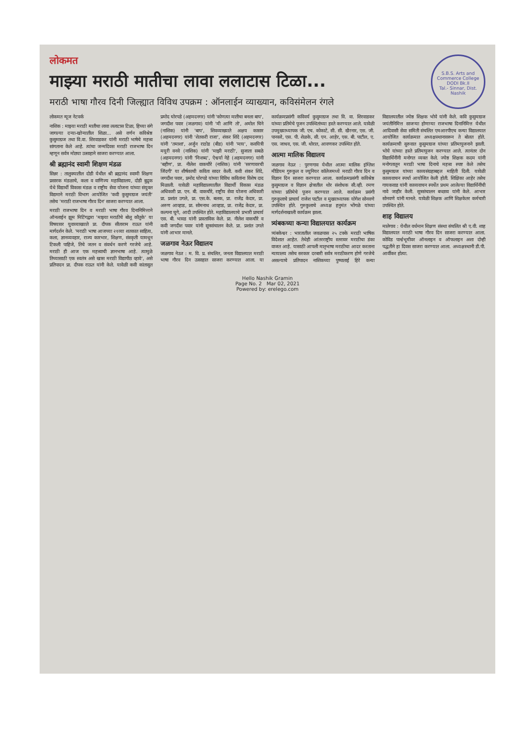S.B.S. Arts and Commerce College
DODI Bk.II
Tal.- Sinnar, Dist. Nashik
लोकमत
माझ्या मराठी मातीचा लावा ललाटास टिळा...
मराठी भाषा गौरव दिनी जिल्ह्यात विविध उपक्रम : ऑनलाईन व्याख्यान, कविसंमेलन रंगले
लोकमत न्यूज नेटवर्क
नाशिक : माझ्या मराठी मातीचा लावा ललाटास टिळा, हिच्या संगे जागल्या दऱ्या-खोऱ्यातील शिळा... असे वर्णन कविश्रेष्ठ कुसुमाग्रज तथा वि.वा. शिरवाडकर यांनी मराठी भाषेचे महत्त्व सांगताना केले आहे. त्यांचा जन्मदिवस मराठी राजभाषा दिन म्हणून सर्वत्र मोठ्या उत्साहाने साजरा करण्यात आला.
श्री ब्रह्मानंद स्वामी शिक्षण मंडळ
सिन्नर : तालुक्यातील दोडी येथील श्री ब्रह्मानंद स्वामी शिक्षण प्रसारक मंडळाचे, कला व वाणिज्य महाविद्यालय, दोडी बुद्रुक येथे विद्यार्थी विकास मंडळ व राष्ट्रीय सेवा योजना यांच्या संयुक्त विद्यमाने मराठी विभाग आयोजित 'कवी कुसुमाग्रज जयंती' तसेच 'मराठी राजभाषा गौरव दिन' साजरा करण्यात आला.
मराठी राजभाषा दिन व मराठी भाषा गौरव दिनानिमित्ताने ऑनलाईन झूम मिटिंगद्वारा 'माझ्या मराठीचे बोलू कौतुके' या विषयावर युवाव्याख्याते प्रा. दीपक सीताराम राऊत यांनी मार्गदर्शन केले. 'मराठी भाषा आजच्या २१व्या शतकात साहित्य, कला, ज्ञानव्यवहार, राज्य कारभार, शिक्षण, संस्कृती यामधून टिकली पाहिजे, तिचे जतन व संवर्धन करणे गरजेचे आहे. मराठी ही आज एक महत्त्वाची ज्ञानभाषा आहे. त्यामुळे तिच्यासाठी एक स्वतंत्र असे खास मराठी विद्यापीठ व्हावे', असे प्रतिपादन प्रा. दीपक राऊत यांनी केले. यावेळी कवी कांतासुत प्रमोद घोरपडे (अहमदनगर) यांनी 'कोणत्या मातीचा बनला बाप', जगदीश पवार (जळगाव) यांनी 'मी आणि तो', अमोल चिने (नाशिक) यांनी 'बाप', शिवव्याख्याते अक्षय कासार (अहमदनगर) यांनी 'शेतकरी राजा', शंकर शिंदे (अहमदनगर) यांनी 'तमाशा', अर्जुन राठोड (बीड) यांनी 'माय', कवयित्री मयुरी वनवे (नाशिक) यांनी 'माझी मराठी', सुजाता सबळे (अहमदनगर) यांनी 'निःशब्द', ऐश्वर्या नेहे (अहमदनगर) यांनी 'बहीण', प्रा. नीलेश वाकचौरे (नाशिक) यांनी 'सरणावरची जिंदगी' या शीर्षकाची कविता सादर केली. कवी शंकर शिंदे, जगदीश पवार, प्रमोद घोरपडे यांच्या विविध कवितांना विशेष दाद मिळाली. यावेळी महाविद्यालयातील विद्यार्थी विकास मंडळ अधिकारी प्रा. एन. बी. वाकचौरे, राष्ट्रीय सेवा योजना अधिकारी प्रा. प्रशांत उगले, प्रा. एस.के. बलक, प्रा. राजेंद्र केदार, प्रा. अरुण आव्हाड, प्रा. सोमनाथ आव्हाड, प्रा. राजेंद्र केदार, प्रा. कल्पना घुगे, आदी उपस्थित होते. महाविद्यालयाचे प्रभारी प्राचार्य एस. बी. भावड यांनी प्रास्ताविक केले. प्रा. नीलेश वाकचौरे व कवी जगदीश पवार यांनी सूत्रसंचालन केले. प्रा. प्रशांत उगले यांनी आभार मानले.
जळगाव नेऊर विद्यालय
जळगाव नेऊर : म. वि. प्र. संचलित, जनता विद्यालयात मराठी भाषा गौरव दिन उत्साहात साजरा करण्यात आला. या कार्यक्रमप्रसंगी कविवर्य कुसुमाग्रज तथा वि. वा. शिरवाडकर यांच्या प्रतिमेचे पूजन उपस्थितांच्या हस्ते करण्यात आले. यावेळी उपमुख्याध्यापक जी. एच. कोकाटे, सी. सी. खैरनार, एस. जी. पानसरे, एस. पी. शेळके, सी. एन. आहेर, एस. बी. पाटील, ए. एस. जाधव, एस. जी. थोरात, आवणकर उपस्थित होते.
आत्मा मालिक विद्यालय
जळगाव नेऊर : पुरणगाव येथील आत्मा मालिक इंग्लिश मीडियम गुरुकुल व ज्युनियर कॉलेजमध्ये मराठी गौरव दिन व विज्ञान दिन साजरा करण्यात आला. कार्यक्रमप्रसंगी कविश्रेष्ठ कुसुमाग्रज व विज्ञान क्षेत्रातील थोर संशोधक सी.व्ही. रमण यांच्या प्रतिमेचे पूजन करण्यात आले. कार्यक्रम प्रसंगी गुरुकुलाचे प्राचार्य राजेश पाटील व मुख्याध्यापक योगेश सोनवणे उपस्थित होते. गुरुकुलाचे अध्यक्ष हनुमंत भोंगळे यांच्या मार्गदर्शनाखाली कार्यक्रम झाला.
त्र्यंबकच्या कन्या विद्यालयात कार्यक्रम
त्र्यंबकेश्वर : भारतातील जवळपास २५ टक्के मराठी भाषिक विदेशात आहेत. तेथेही आंतरराष्ट्रीय स्तरावर मराठीचा डंका वाजत आहे. यासाठी आपली मातृभाषा मराठीचा आदर करताना न्यायालय तसेच सरकार दरबारी सर्वत्र मराठीकरण होणे गरजेचे असल्याचे प्रतिपादन नाशिकच्या पुष्पाताई हिरे कन्या विद्यालयातील ज्येष्ठ शिक्षक भोये यांनी केले. कवि कुसुमाग्रज जयंतीनिमित्त साजऱ्या होणाऱ्या राजभाषा दिनानिमित्त येथील आदिवासी सेवा समिती संचलित एमआरपीएच कन्या विद्यालयात आयोजित कार्यक्रमात अध्यक्षस्थानावरून ते बोलत होते. कार्यक्रमाची सुरुवात कुसुमाग्रज यांच्या प्रतिमापूजनाने झाली. भोये यांच्या हस्ते प्रतिमापूजन करण्यात आले. त्यानंतर दोन विद्यार्थिनींनी मनोगत व्यक्त केले. ज्येष्ठ शिक्षक कदम यांनी मनोगतातून मराठी भाषा दिनाचे महत्त्व स्पष्ट केले तसेच कुसुमाग्रज यांच्या काव्यसंग्रहाबद्दल माहिती दिली. यावेळी काव्यवाचन स्पर्धा आयोजित केली होती. शिक्षिका आहेर तसेच गायकवाड यांनी काव्यवाचन स्पर्धेत प्रथम आलेल्या विद्यार्थिनींची नावे जाहीर केली. सूत्रसंचालन बच्छाव यांनी केले. आभार सोनवणे यांनी मानले. यावेळी शिक्षक आणि शिक्षकेतर कर्मचारी उपस्थित होते.
शाह विद्यालय
मालेगाव : येथील वर्धमान शिक्षण संस्था संचलित श्री ए.वी. शाह विद्यालयात मराठी भाषा गौरव दिन साजरा करण्यात आला. कोविड पार्श्वभूमीवर ऑनलाइन व ऑफलाइन अशा दोन्ही पद्धतीने हा दिवस साजरा करण्यात आला. अध्यक्षस्थानी डी.पी. आर्वीकर होत्या.
Hello Nashik Gramin
Page No. 2 Mar 02, 2021
Powered by: erelego.com